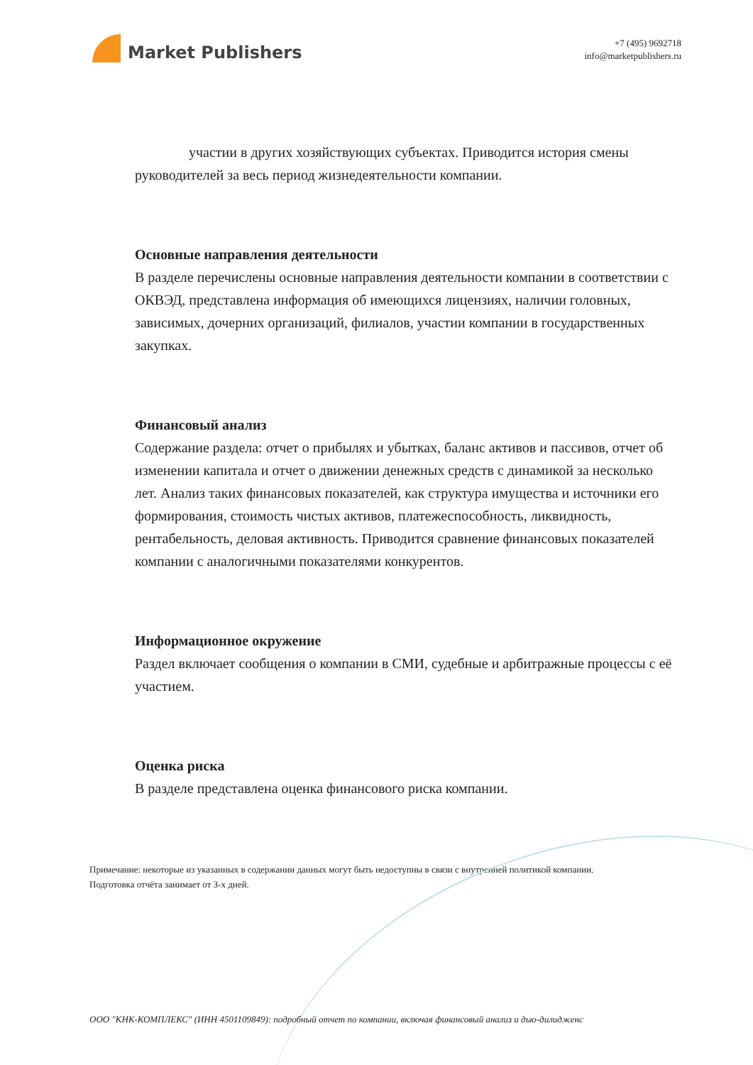Market Publishers
+7 (495) 9692718
info@marketpublishers.ru
участии в других хозяйствующих субъектах. Приводится история смены руководителей за весь период жизнедеятельности компании.
Основные направления деятельности
В разделе перечислены основные направления деятельности компании в соответствии с ОКВЭД, представлена информация об имеющихся лицензиях, наличии головных, зависимых, дочерних организаций, филиалов, участии компании в государственных закупках.
Финансовый анализ
Содержание раздела: отчет о прибылях и убытках, баланс активов и пассивов, отчет об изменении капитала и отчет о движении денежных средств с динамикой за несколько лет. Анализ таких финансовых показателей, как структура имущества и источники его формирования, стоимость чистых активов, платежеспособность, ликвидность, рентабельность, деловая активность. Приводится сравнение финансовых показателей компании с аналогичными показателями конкурентов.
Информационное окружение
Раздел включает сообщения о компании в СМИ, судебные и арбитражные процессы с её участием.
Оценка риска
В разделе представлена оценка финансового риска компании.
Примечание: некоторые из указанных в содержании данных могут быть недоступны в связи с внутренней политикой компании.
Подготовка отчёта занимает от 3-х дней.
ООО "КНК-КОМПЛЕКС" (ИНН 4501109849): подробный отчет по компании, включая финансовый анализ и дью-дилидженс